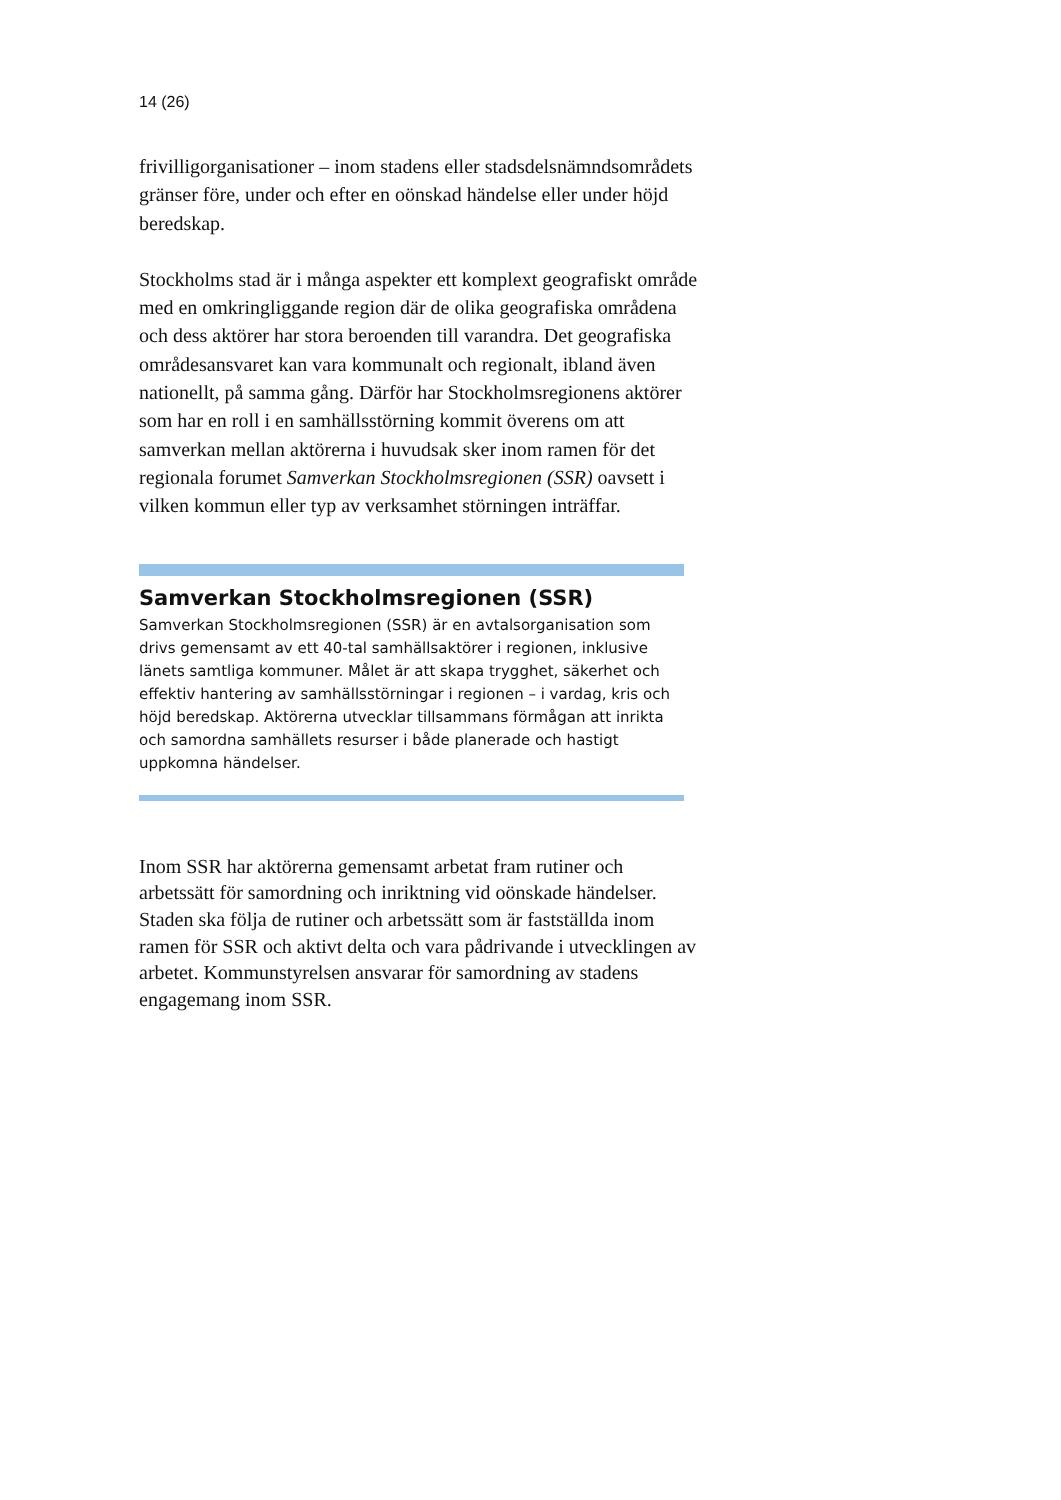14 (26)
frivilligorganisationer – inom stadens eller stadsdelsnämndsområdets gränser före, under och efter en oönskad händelse eller under höjd beredskap.
Stockholms stad är i många aspekter ett komplext geografiskt område med en omkringliggande region där de olika geografiska områdena och dess aktörer har stora beroenden till varandra. Det geografiska områdesansvaret kan vara kommunalt och regionalt, ibland även nationellt, på samma gång. Därför har Stockholmsregionens aktörer som har en roll i en samhällsstörning kommit överens om att samverkan mellan aktörerna i huvudsak sker inom ramen för det regionala forumet Samverkan Stockholmsregionen (SSR) oavsett i vilken kommun eller typ av verksamhet störningen inträffar.
Samverkan Stockholmsregionen (SSR)
Samverkan Stockholmsregionen (SSR) är en avtalsorganisation som drivs gemensamt av ett 40-tal samhällsaktörer i regionen, inklusive länets samtliga kommuner. Målet är att skapa trygghet, säkerhet och effektiv hantering av samhällsstörningar i regionen – i vardag, kris och höjd beredskap. Aktörerna utvecklar tillsammans förmågan att inrikta och samordna samhällets resurser i både planerade och hastigt uppkomna händelser.
Inom SSR har aktörerna gemensamt arbetat fram rutiner och arbetssätt för samordning och inriktning vid oönskade händelser. Staden ska följa de rutiner och arbetssätt som är fastställda inom ramen för SSR och aktivt delta och vara pådrivande i utvecklingen av arbetet. Kommunstyrelsen ansvarar för samordning av stadens engagemang inom SSR.